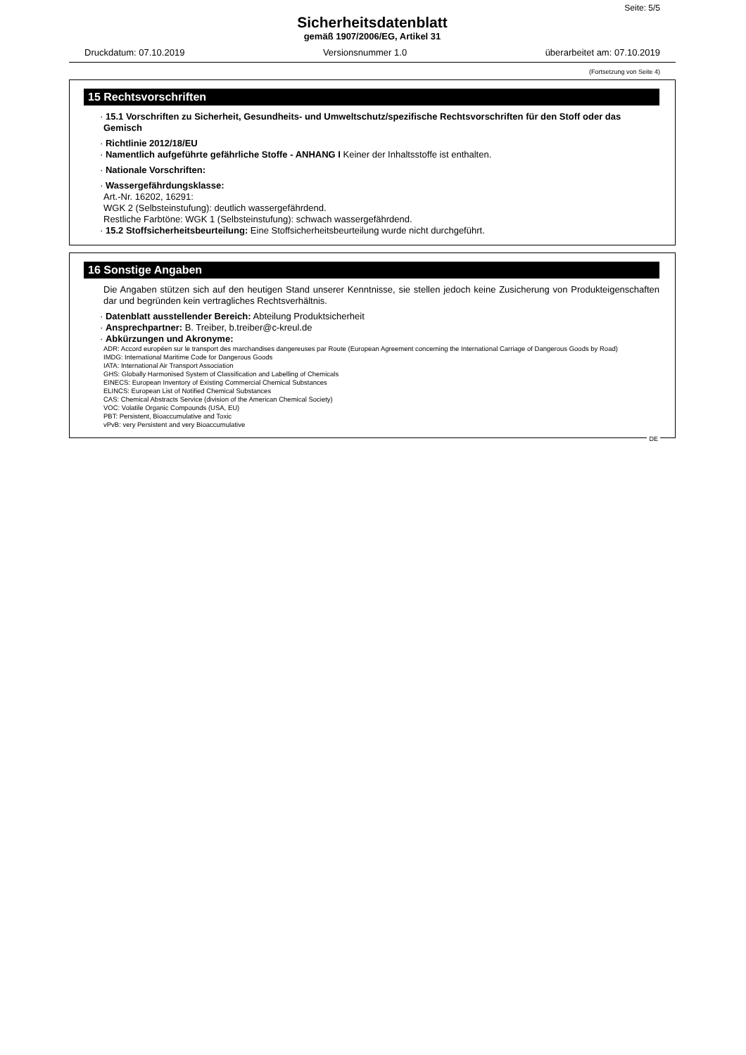Seite: 5/5
Sicherheitsdatenblatt
gemäß 1907/2006/EG, Artikel 31
Druckdatum: 07.10.2019 Versionsnummer 1.0 überarbeitet am: 07.10.2019
(Fortsetzung von Seite 4)
15 Rechtsvorschriften
· 15.1 Vorschriften zu Sicherheit, Gesundheits- und Umweltschutz/spezifische Rechtsvorschriften für den Stoff oder das Gemisch
· Richtlinie 2012/18/EU
· Namentlich aufgeführte gefährliche Stoffe - ANHANG I Keiner der Inhaltsstoffe ist enthalten.
· Nationale Vorschriften:
· Wassergefährdungsklasse:
Art.-Nr. 16202, 16291:
WGK 2 (Selbsteinstufung): deutlich wassergefährdend.
Restliche Farbtöne: WGK 1 (Selbsteinstufung): schwach wassergefährdend.
· 15.2 Stoffsicherheitsbeurteilung: Eine Stoffsicherheitsbeurteilung wurde nicht durchgeführt.
16 Sonstige Angaben
Die Angaben stützen sich auf den heutigen Stand unserer Kenntnisse, sie stellen jedoch keine Zusicherung von Produkteigenschaften dar und begründen kein vertragliches Rechtsverhältnis.
· Datenblatt ausstellender Bereich: Abteilung Produktsicherheit
· Ansprechpartner: B. Treiber, b.treiber@c-kreul.de
· Abkürzungen und Akronyme:
ADR: Accord européen sur le transport des marchandises dangereuses par Route (European Agreement concerning the International Carriage of Dangerous Goods by Road)
IMDG: International Maritime Code for Dangerous Goods
IATA: International Air Transport Association
GHS: Globally Harmonised System of Classification and Labelling of Chemicals
EINECS: European Inventory of Existing Commercial Chemical Substances
ELINCS: European List of Notified Chemical Substances
CAS: Chemical Abstracts Service (division of the American Chemical Society)
VOC: Volatile Organic Compounds (USA, EU)
PBT: Persistent, Bioaccumulative and Toxic
vPvB: very Persistent and very Bioaccumulative
DE